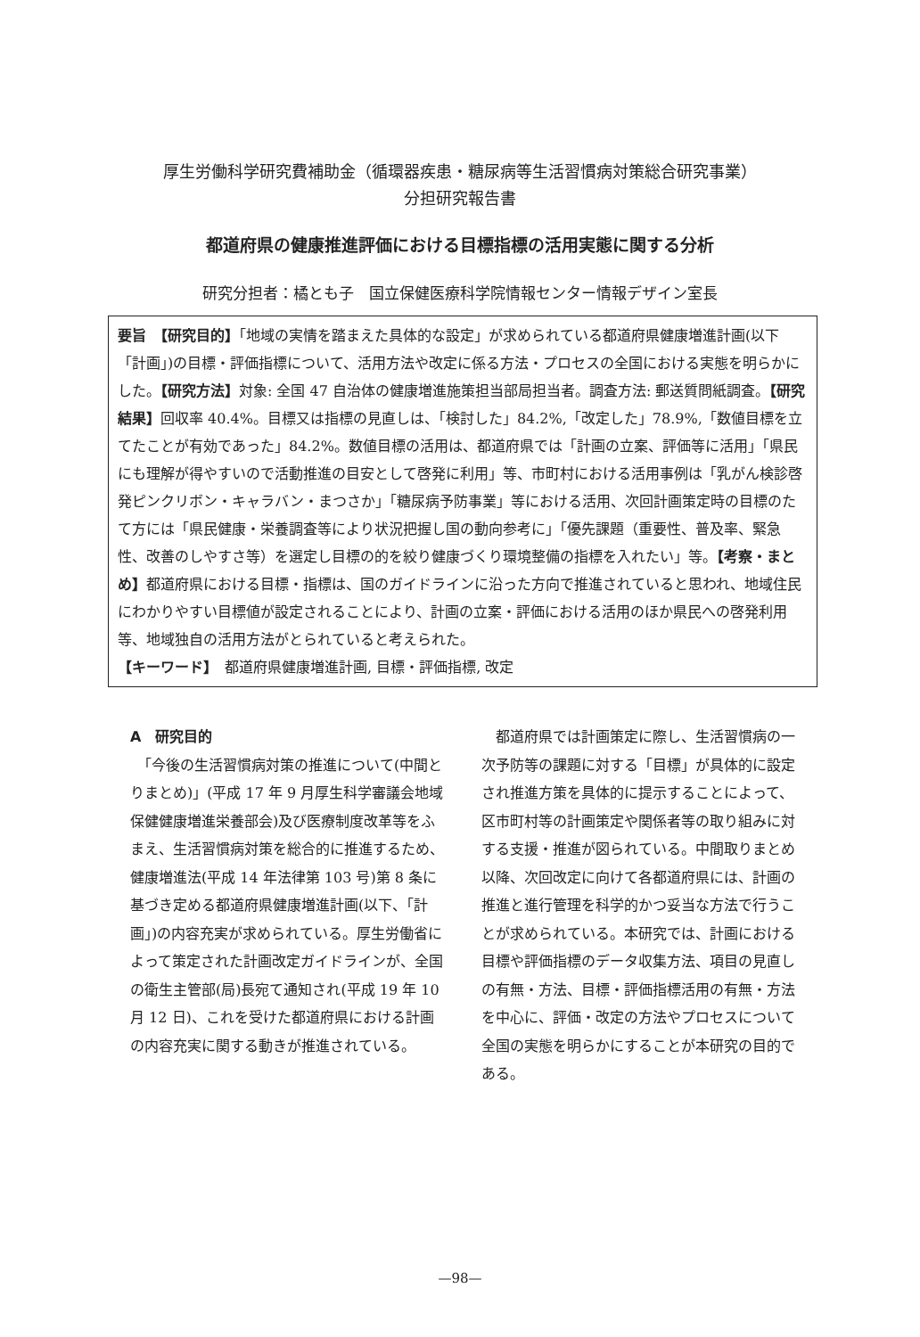厚生労働科学研究費補助金（循環器疾患・糖尿病等生活習慣病対策総合研究事業）
分担研究報告書
都道府県の健康推進評価における目標指標の活用実態に関する分析
研究分担者：橘とも子　国立保健医療科学院情報センター情報デザイン室長
要旨　【研究目的】「地域の実情を踏まえた具体的な設定」が求められている都道府県健康増進計画(以下「計画」)の目標・評価指標について、活用方法や改定に係る方法・プロセスの全国における実態を明らかにした。【研究方法】対象: 全国 47 自治体の健康増進施策担当部局担当者。調査方法: 郵送質問紙調査。【研究結果】回収率 40.4%。目標又は指標の見直しは、「検討した」84.2%,「改定した」78.9%,「数値目標を立てたことが有効であった」84.2%。数値目標の活用は、都道府県では「計画の立案、評価等に活用」「県民にも理解が得やすいので活動推進の目安として啓発に利用」等、市町村における活用事例は「乳がん検診啓発ピンクリボン・キャラバン・まつさか」「糖尿病予防事業」等における活用、次回計画策定時の目標のたて方には「県民健康・栄養調査等により状況把握し国の動向参考に」「優先課題（重要性、普及率、緊急性、改善のしやすさ等）を選定し目標の的を絞り健康づくり環境整備の指標を入れたい」等。【考察・まとめ】都道府県における目標・指標は、国のガイドラインに沿った方向で推進されていると思われ、地域住民にわかりやすい目標値が設定されることにより、計画の立案・評価における活用のほか県民への啓発利用等、地域独自の活用方法がとられていると考えられた。
【キーワード】　都道府県健康増進計画, 目標・評価指標, 改定
A　研究目的
　「今後の生活習慣病対策の推進について(中間とりまとめ)」(平成 17 年 9 月厚生科学審議会地域保健健康増進栄養部会)及び医療制度改革等をふまえ、生活習慣病対策を総合的に推進するため、健康増進法(平成 14 年法律第 103 号)第 8 条に基づき定める都道府県健康増進計画(以下、「計画」)の内容充実が求められている。厚生労働省によって策定された計画改定ガイドラインが、全国の衛生主管部(局)長宛て通知され(平成 19 年 10 月 12 日)、これを受けた都道府県における計画の内容充実に関する動きが推進されている。
　都道府県では計画策定に際し、生活習慣病の一次予防等の課題に対する「目標」が具体的に設定され推進方策を具体的に提示することによって、区市町村等の計画策定や関係者等の取り組みに対する支援・推進が図られている。中間取りまとめ以降、次回改定に向けて各都道府県には、計画の推進と進行管理を科学的かつ妥当な方法で行うことが求められている。本研究では、計画における目標や評価指標のデータ収集方法、項目の見直しの有無・方法、目標・評価指標活用の有無・方法を中心に、評価・改定の方法やプロセスについて全国の実態を明らかにすることが本研究の目的である。
—98—